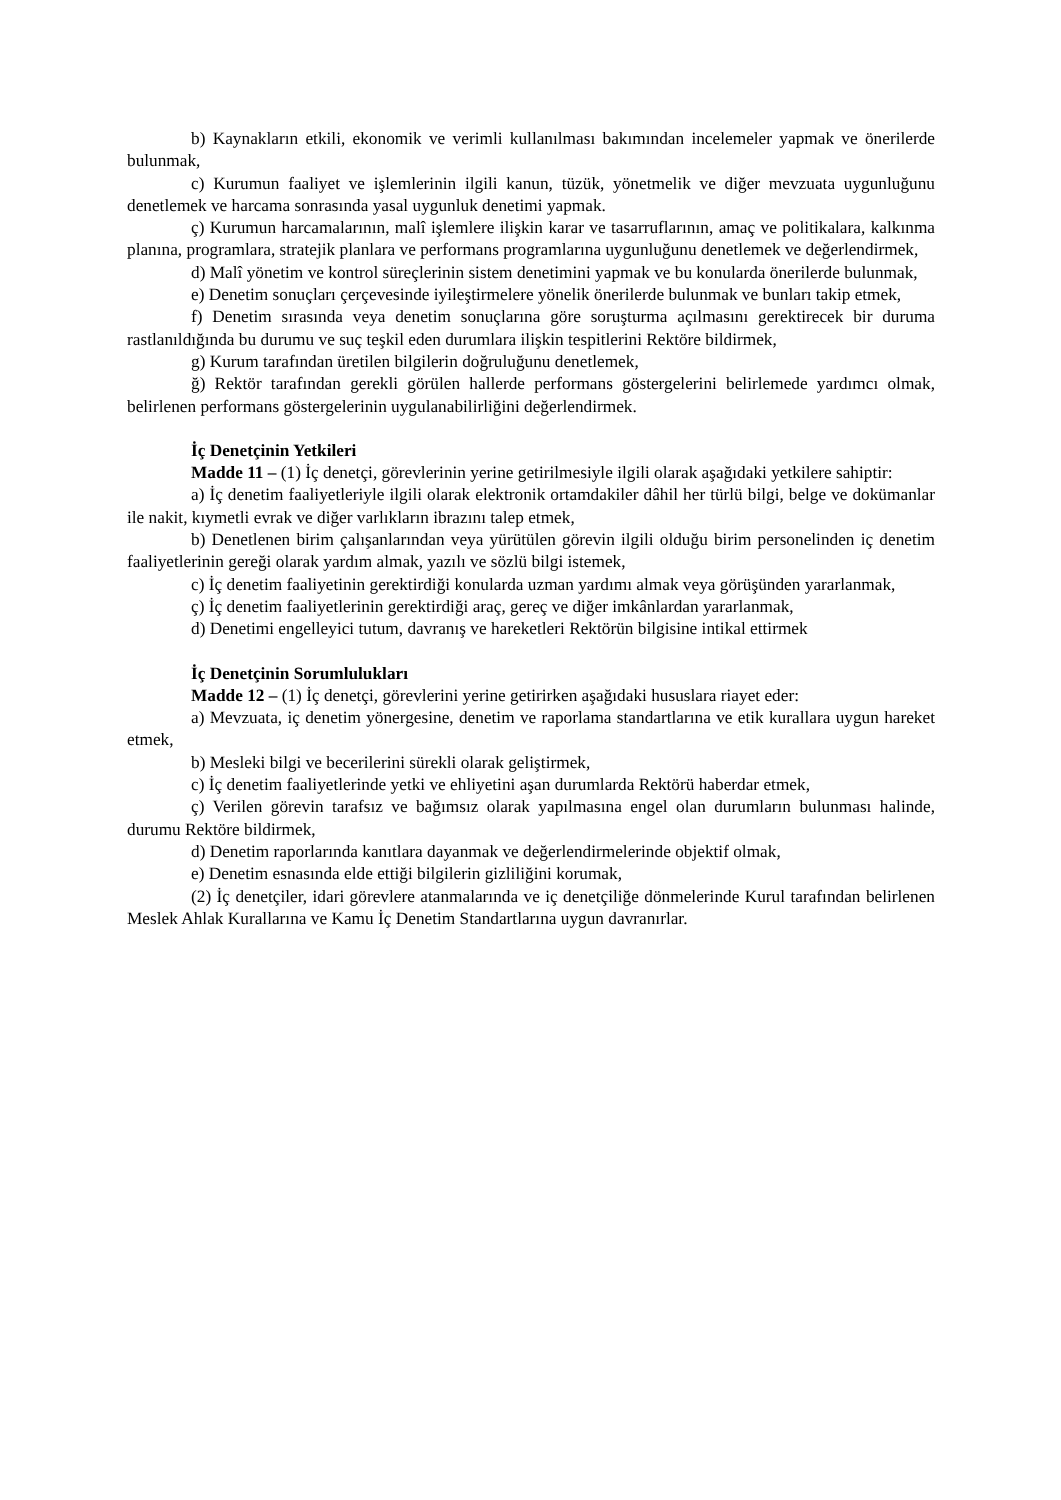b) Kaynakların etkili, ekonomik ve verimli kullanılması bakımından incelemeler yapmak ve önerilerde bulunmak,
c) Kurumun faaliyet ve işlemlerinin ilgili kanun, tüzük, yönetmelik ve diğer mevzuata uygunluğunu denetlemek ve harcama sonrasında yasal uygunluk denetimi yapmak.
ç) Kurumun harcamalarının, malî işlemlere ilişkin karar ve tasarruflarının, amaç ve politikalara, kalkınma planına, programlara, stratejik planlara ve performans programlarına uygunluğunu denetlemek ve değerlendirmek,
d) Malî yönetim ve kontrol süreçlerinin sistem denetimini yapmak ve bu konularda önerilerde bulunmak,
e) Denetim sonuçları çerçevesinde iyileştirmelere yönelik önerilerde bulunmak ve bunları takip etmek,
f) Denetim sırasında veya denetim sonuçlarına göre soruşturma açılmasını gerektirecek bir duruma rastlanıldığında bu durumu ve suç teşkil eden durumlara ilişkin tespitlerini Rektöre bildirmek,
g) Kurum tarafından üretilen bilgilerin doğruluğunu denetlemek,
ğ) Rektör tarafından gerekli görülen hallerde performans göstergelerini belirlemede yardımcı olmak, belirlenen performans göstergelerinin uygulanabilirliğini değerlendirmek.
İç Denetçinin Yetkileri
Madde 11 – (1) İç denetçi, görevlerinin yerine getirilmesiyle ilgili olarak aşağıdaki yetkilere sahiptir:
a) İç denetim faaliyetleriyle ilgili olarak elektronik ortamdakiler dâhil her türlü bilgi, belge ve dokümanlar ile nakit, kıymetli evrak ve diğer varlıkların ibrazını talep etmek,
b) Denetlenen birim çalışanlarından veya yürütülen görevin ilgili olduğu birim personelinden iç denetim faaliyetlerinin gereği olarak yardım almak, yazılı ve sözlü bilgi istemek,
c) İç denetim faaliyetinin gerektirdiği konularda uzman yardımı almak veya görüşünden yararlanmak,
ç) İç denetim faaliyetlerinin gerektirdiği araç, gereç ve diğer imkânlardan yararlanmak,
d) Denetimi engelleyici tutum, davranış ve hareketleri Rektörün bilgisine intikal ettirmek
İç Denetçinin Sorumlulukları
Madde 12 – (1) İç denetçi, görevlerini yerine getirirken aşağıdaki hususlara riayet eder:
a) Mevzuata, iç denetim yönergesine, denetim ve raporlama standartlarına ve etik kurallara uygun hareket etmek,
b) Mesleki bilgi ve becerilerini sürekli olarak geliştirmek,
c) İç denetim faaliyetlerinde yetki ve ehliyetini aşan durumlarda Rektörü haberdar etmek,
ç) Verilen görevin tarafsız ve bağımsız olarak yapılmasına engel olan durumların bulunması halinde, durumu Rektöre bildirmek,
d) Denetim raporlarında kanıtlara dayanmak ve değerlendirmelerinde objektif olmak,
e) Denetim esnasında elde ettiği bilgilerin gizliliğini korumak,
(2) İç denetçiler, idari görevlere atanmalarında ve iç denetçiliğe dönmelerinde Kurul tarafından belirlenen Meslek Ahlak Kurallarına ve Kamu İç Denetim Standartlarına uygun davranırlar.